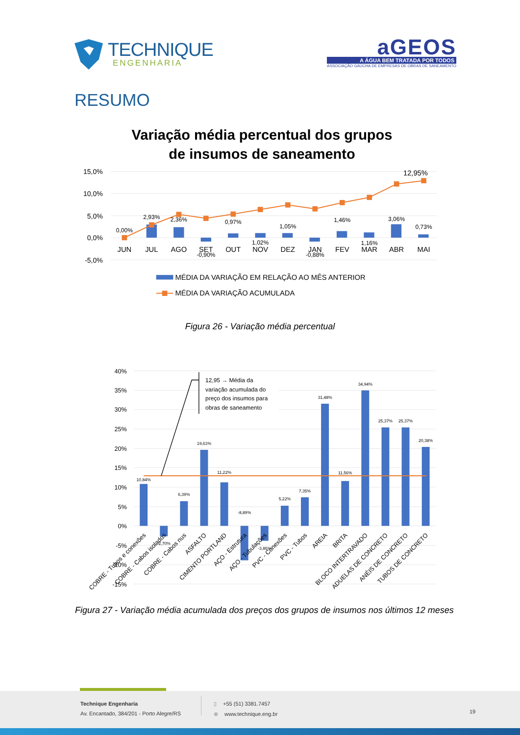TECHNIQUE
ENGENHARIA
aGEOS
A ÁGUA BEM TRATADA POR TODOS
ASSOCIAÇÃO GAÚCHA DE EMPRESAS DE OBRAS DE SANEAMENTO
RESUMO
Variação média percentual dos grupos
de insumos de saneamento
15,0%
10,0%
5,0%
0,0%
-5,0%
0,00%
2,93%
2,36%
-0,90%
0,97%
1,02%
1,05%
-0,88%
1,46%
1,16%
3,06%
0,73%
12,95%
JUN
JUL
AGO
SET
OUT
NOV
DEZ
JAN
FEV
MAR
ABR
MAI
MÉDIA DA VARIAÇÃO EM RELAÇÃO AO MÊS ANTERIOR
MÉDIA DA VARIAÇÃO ACUMULADA
Figura 26 - Variação média percentual
40%
35%
30%
25%
20%
15%
10%
5%
0%
-5%
-10%
-15%
12,95 → Média da
variação acumulada do
preço dos insumos para
obras de saneamento
10,84%
-2,70%
6,39%
19,63%
11,22%
-8,89%
-3,86%
5,22%
7,35%
31,48%
11,56%
34,94%
25,37%
25,37%
20,38%
COBRE - Tubos e conexões
COBRE - Cabos isolados
COBRE - Cabos nus
ASFALTO
CIMENTO PORTLAND
AÇO - Estrutura
AÇO - Tubulações
PVC - Conexões
PVC - Tubos
AREIA
BRITA
BLOCO INTERTRAVADO
ADUELAS DE CONCRETO
ANÉIS DE CONCRETO
TUBOS DE CONCRETO
Figura 27 - Variação média acumulada dos preços dos grupos de insumos nos últimos 12 meses
Technique Engenharia
Av. Encantado, 384/201 - Porto Alegre/RS
▯ +55 (51) 3381.7457
⊕ www.technique.eng.br
19